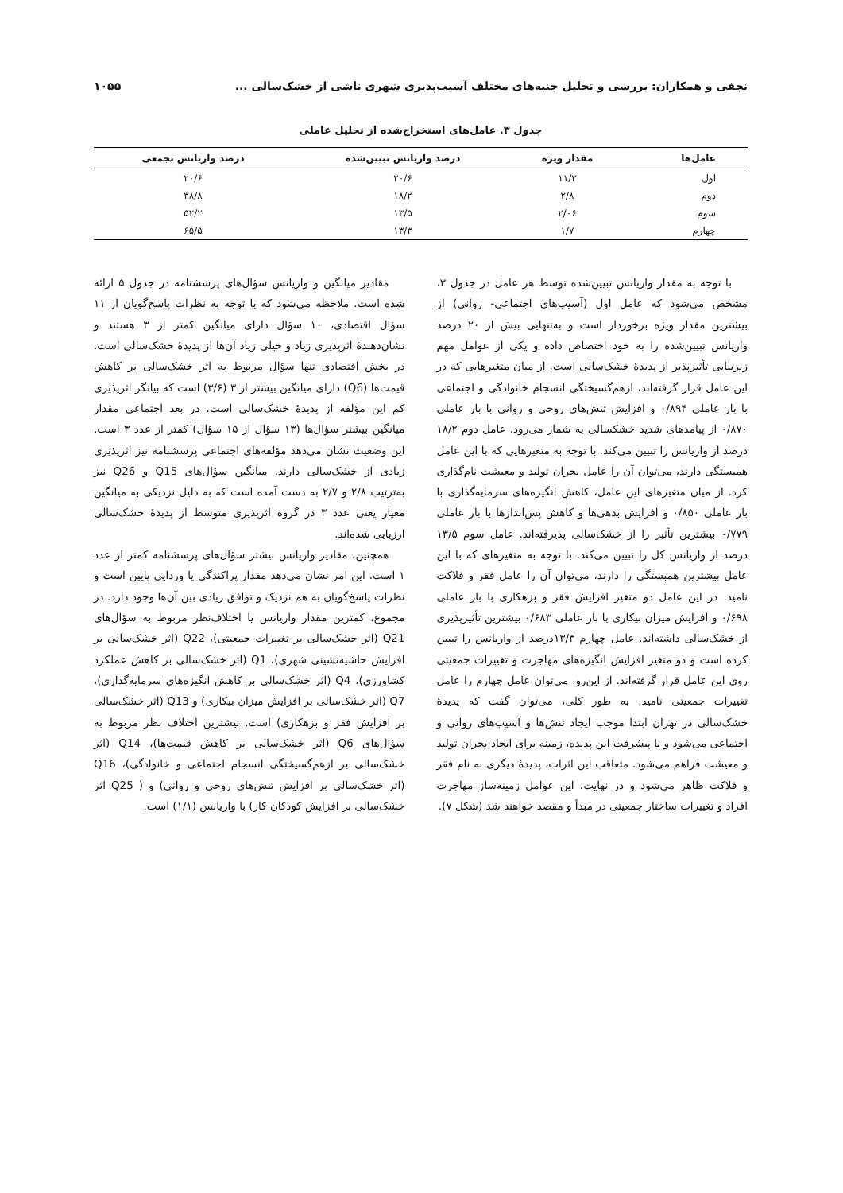نجفی و همکاران: بررسی و تحلیل جنبه‌های مختلف آسیب‌پذیری شهری ناشی از خشک‌سالی ... ۱۰۵۵
جدول ۳. عامل‌های استخراج‌شده از تحلیل عاملی
| عامل‌ها | مقدار ویژه | درصد واریانس تبیین‌شده | درصد واریانس تجمعی |
| --- | --- | --- | --- |
| اول | ۱۱/۳ | ۲۰/۶ | ۲۰/۶ |
| دوم | ۲/۸ | ۱۸/۲ | ۳۸/۸ |
| سوم | ۲/۰۶ | ۱۳/۵ | ۵۲/۲ |
| چهارم | ۱/۷ | ۱۳/۳ | ۶۵/۵ |
با توجه به مقدار واریانس تبیین‌شده توسط هر عامل در جدول ۳، مشخص می‌شود که عامل اول (آسیب‌های اجتماعی- روانی) از بیشترین مقدار ویژه برخوردار است و به‌تنهایی بیش از ۲۰ درصد واریانس تبیین‌شده را به خود اختصاص داده و یکی از عوامل مهم زیربنایی تأثیرپذیر از پدیدهٔ خشک‌سالی است. از میان متغیرهایی که در این عامل قرار گرفته‌اند، ازهم‌گسیختگی انسجام خانوادگی و اجتماعی با بار عاملی ۰/۸۹۴ و افزایش تنش‌های روحی و روانی با بار عاملی ۰/۸۷۰ از پیامدهای شدید خشکسالی به شمار می‌رود. عامل دوم ۱۸/۲ درصد از واریانس را تبیین می‌کند. با توجه به متغیرهایی که با این عامل همبستگی دارند، می‌توان آن را عامل بحران تولید و معیشت نام‌گذاری کرد. از میان متغیرهای این عامل، کاهش انگیزه‌های سرمایه‌گذاری با بار عاملی ۰/۸۵۰ و افزایش بدهی‌ها و کاهش پس‌اندازها با بار عاملی ۰/۷۷۹ بیشترین تأثیر را از خشک‌سالی پذیرفته‌اند. عامل سوم ۱۳/۵ درصد از واریانس کل را تبیین می‌کند. با توجه به متغیرهای که با این عامل بیشترین همبستگی را دارند، می‌توان آن را عامل فقر و فلاکت نامید. در این عامل دو متغیر افزایش فقر و بزهکاری با بار عاملی ۰/۶۹۸ و افزایش میزان بیکاری با بار عاملی ۰/۶۸۳ بیشترین تأثیرپذیری از خشک‌سالی داشته‌اند. عامل چهارم ۱۳/۳درصد از واریانس را تبیین کرده است و دو متغیر افزایش انگیزه‌های مهاجرت و تغییرات جمعیتی روی این عامل قرار گرفته‌اند. از این‌رو، می‌توان عامل چهارم را عامل تغییرات جمعیتی نامید. به طور کلی، می‌توان گفت که پدیدهٔ خشک‌سالی در تهران ابتدا موجب ایجاد تنش‌ها و آسیب‌های روانی و اجتماعی می‌شود و با پیشرفت این پدیده، زمینه برای ایجاد بحران تولید و معیشت فراهم می‌شود. متعاقب این اثرات، پدیدهٔ دیگری به نام فقر و فلاکت ظاهر می‌شود و در نهایت، این عوامل زمینه‌ساز مهاجرت افراد و تغییرات ساختار جمعیتی در مبدأ و مقصد خواهند شد (شکل ۷).
مقادیر میانگین و واریانس سؤال‌های پرسشنامه در جدول ۵ ارائه شده است. ملاحظه می‌شود که با توجه به نظرات پاسخ‌گویان از ۱۱ سؤال اقتصادی، ۱۰ سؤال دارای میانگین کمتر از ۳ هستند و نشان‌دهندهٔ اثرپذیری زیاد و خیلی زیاد آن‌ها از پدیدهٔ خشک‌سالی است. در بخش اقتصادی تنها سؤال مربوط به اثر خشک‌سالی بر کاهش قیمت‌ها (Q6) دارای میانگین بیشتر از ۳ (۳/۶) است که بیانگر اثرپذیری کم این مؤلفه از پدیدهٔ خشک‌سالی است. در بعد اجتماعی مقدار میانگین بیشتر سؤال‌ها (۱۳ سؤال از ۱۵ سؤال) کمتر از عدد ۳ است. این وضعیت نشان می‌دهد مؤلفه‌های اجتماعی پرسشنامه نیز اثرپذیری زیادی از خشک‌سالی دارند. میانگین سؤال‌های Q15 و Q26 نیز به‌ترتیب ۲/۸ و ۲/۷ به دست آمده است که به دلیل نزدیکی به میانگین معیار یعنی عدد ۳ در گروه اثرپذیری متوسط از پدیدهٔ خشک‌سالی ارزیابی شده‌اند.
همچنین، مقادیر واریانس بیشتر سؤال‌های پرسشنامه کمتر از عدد ۱ است. این امر نشان می‌دهد مقدار پراکندگی یا وردایی پایین است و نظرات پاسخ‌گویان به هم نزدیک و توافق زیادی بین آن‌ها وجود دارد. در مجموع، کمترین مقدار واریانس یا اختلاف‌نظر مربوط به سؤال‌های Q21 (اثر خشک‌سالی بر تغییرات جمعیتی)، Q22 (اثر خشک‌سالی بر افزایش حاشیه‌نشینی شهری)، Q1 (اثر خشک‌سالی بر کاهش عملکرد کشاورزی)، Q4 (اثر خشک‌سالی بر کاهش انگیزه‌های سرمایه‌گذاری)، Q7 (اثر خشک‌سالی بر افزایش میزان بیکاری) و Q13 (اثر خشک‌سالی بر افزایش فقر و بزهکاری) است. بیشترین اختلاف نظر مربوط به سؤال‌های Q6 (اثر خشک‌سالی بر کاهش قیمت‌ها)، Q14 (اثر خشک‌سالی بر ازهم‌گسیختگی انسجام اجتماعی و خانوادگی)، Q16 (اثر خشک‌سالی بر افزایش تنش‌های روحی و روانی) و ( Q25 اثر خشک‌سالی بر افزایش کودکان کار) با واریانس (۱/۱) است.